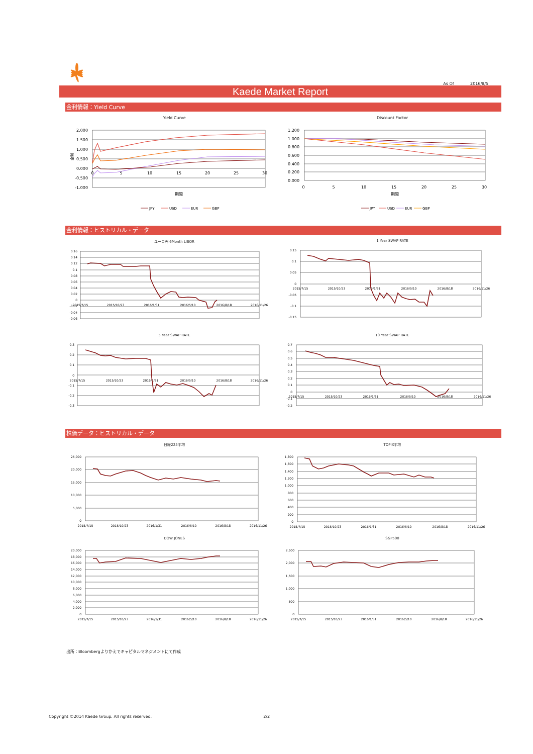As Of 2016/8/5
Kaede Market Report
金利情報：Yield Curve
Yield Curve
2.000
1.500
1.000
0.500
0.000
-0.500
-1.000
0
5
10
15
20
25
30
期間
金利
JPY
USD
EUR
GBP
Discount Factor
1.200
1.000
0.800
0.600
0.400
0.200
0.000
0
5
10
15
20
25
30
期間
JPY
USD
EUR
GBP
金利情報：ヒストリカル・データ
ユーロ円 6Month LIBOR
0.16
0.14
0.12
0.1
0.08
0.06
0.04
0.02
0
-0.02
-0.04
-0.06
2015/7/15
2015/10/23
2016/1/31
2016/5/10
2016/8/18
2016/11/26
1 Year SWAP RATE
0.15
0.1
0.05
0
-0.05
-0.1
-0.15
2015/7/15
2015/10/23
2016/1/31
2016/5/10
2016/8/18
2016/11/26
5 Year SWAP RATE
0.3
0.2
0.1
0
-0.1
-0.2
-0.3
2015/7/15
2015/10/23
2016/1/31
2016/5/10
2016/8/18
2016/11/26
10 Year SWAP RATE
0.7
0.6
0.5
0.4
0.3
0.2
0.1
0
-0.1
-0.2
2015/7/15
2015/10/23
2016/1/31
2016/5/10
2016/8/18
2016/11/26
株価データ：ヒストリカル・データ
日経225平均
25,000
20,000
15,000
10,000
5,000
0
2015/7/15
2015/10/23
2016/1/31
2016/5/10
2016/8/18
2016/11/26
TOPIX平均
1,800
1,600
1,400
1,200
1,000
800
600
400
200
0
2015/7/15
2015/10/23
2016/1/31
2016/5/10
2016/8/18
2016/11/26
DOW JONES
20,000
18,000
16,000
14,000
12,000
10,000
8,000
6,000
4,000
2,000
0
2015/7/15
2015/10/23
2016/1/31
2016/5/10
2016/8/18
2016/11/26
S&P500
2,500
2,000
1,500
1,000
500
0
2015/7/15
2015/10/23
2016/1/31
2016/5/10
2016/8/18
2016/11/26
出所：Bloombergよりかえでキャピタルマネジメントにて作成
Copyright ©2014 Kaede Group. All rights reserved. 2/2